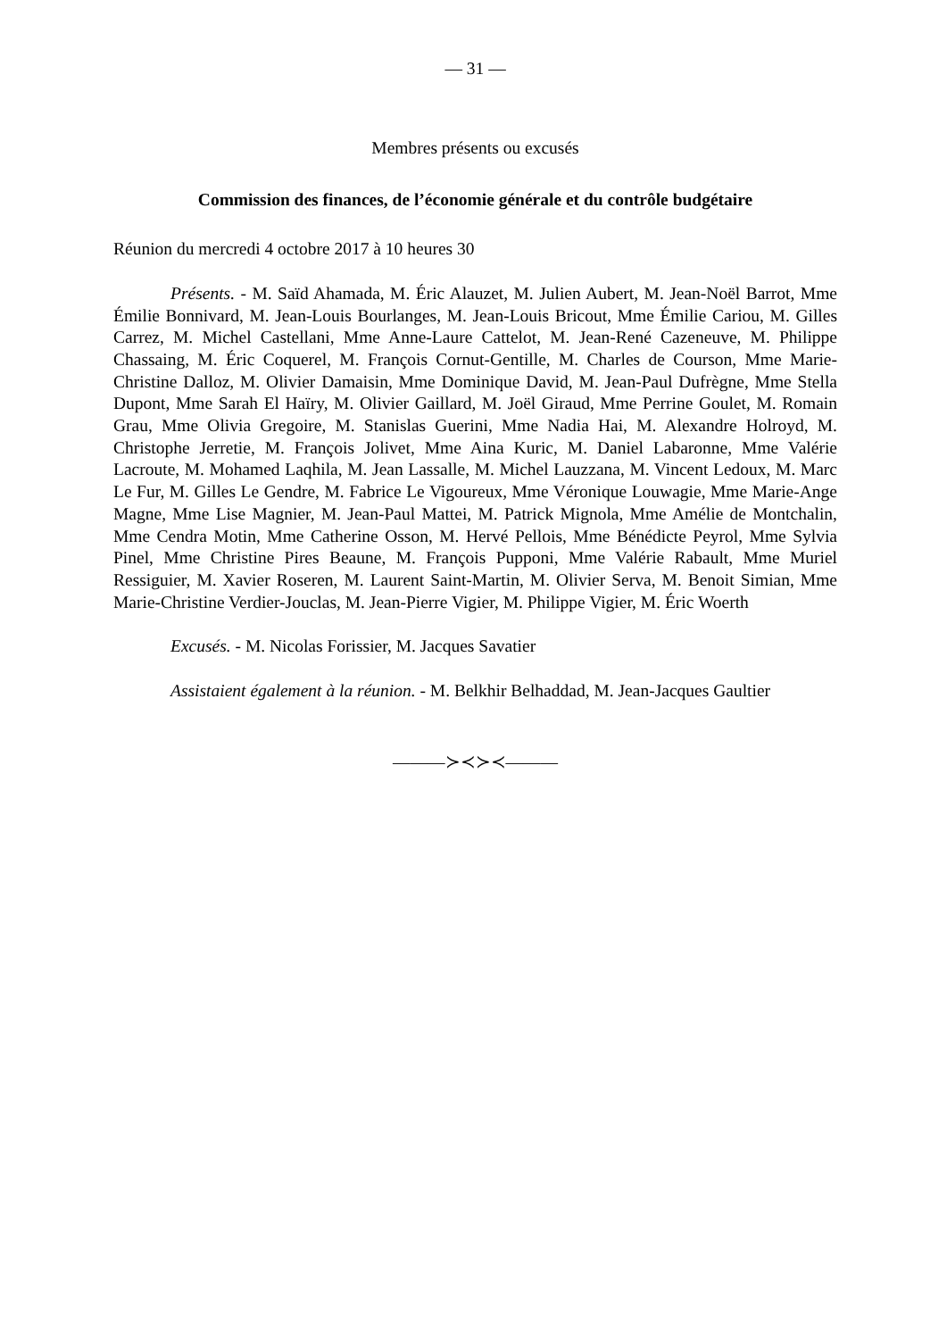— 31 —
Membres présents ou excusés
Commission des finances, de l’économie générale et du contrôle budgétaire
Réunion du mercredi 4 octobre 2017 à 10 heures 30
Présents. - M. Saïd Ahamada, M. Éric Alauzet, M. Julien Aubert, M. Jean-Noël Barrot, Mme Émilie Bonnivard, M. Jean-Louis Bourlanges, M. Jean-Louis Bricout, Mme Émilie Cariou, M. Gilles Carrez, M. Michel Castellani, Mme Anne-Laure Cattelot, M. Jean-René Cazeneuve, M. Philippe Chassaing, M. Éric Coquerel, M. François Cornut-Gentille, M. Charles de Courson, Mme Marie-Christine Dalloz, M. Olivier Damaisin, Mme Dominique David, M. Jean-Paul Dufrègne, Mme Stella Dupont, Mme Sarah El Haïry, M. Olivier Gaillard, M. Joël Giraud, Mme Perrine Goulet, M. Romain Grau, Mme Olivia Gregoire, M. Stanislas Guerini, Mme Nadia Hai, M. Alexandre Holroyd, M. Christophe Jerretie, M. François Jolivet, Mme Aina Kuric, M. Daniel Labaronne, Mme Valérie Lacroute, M. Mohamed Laqhila, M. Jean Lassalle, M. Michel Lauzzana, M. Vincent Ledoux, M. Marc Le Fur, M. Gilles Le Gendre, M. Fabrice Le Vigoureux, Mme Véronique Louwagie, Mme Marie-Ange Magne, Mme Lise Magnier, M. Jean-Paul Mattei, M. Patrick Mignola, Mme Amélie de Montchalin, Mme Cendra Motin, Mme Catherine Osson, M. Hervé Pellois, Mme Bénédicte Peyrol, Mme Sylvia Pinel, Mme Christine Pires Beaune, M. François Pupponi, Mme Valérie Rabault, Mme Muriel Ressiguier, M. Xavier Roseren, M. Laurent Saint-Martin, M. Olivier Serva, M. Benoit Simian, Mme Marie-Christine Verdier-Jouclas, M. Jean-Pierre Vigier, M. Philippe Vigier, M. Éric Woerth
Excusés. - M. Nicolas Forissier, M. Jacques Savatier
Assistaient également à la réunion. - M. Belkhir Belhaddad, M. Jean-Jacques Gaultier
———≻≺≻≺———